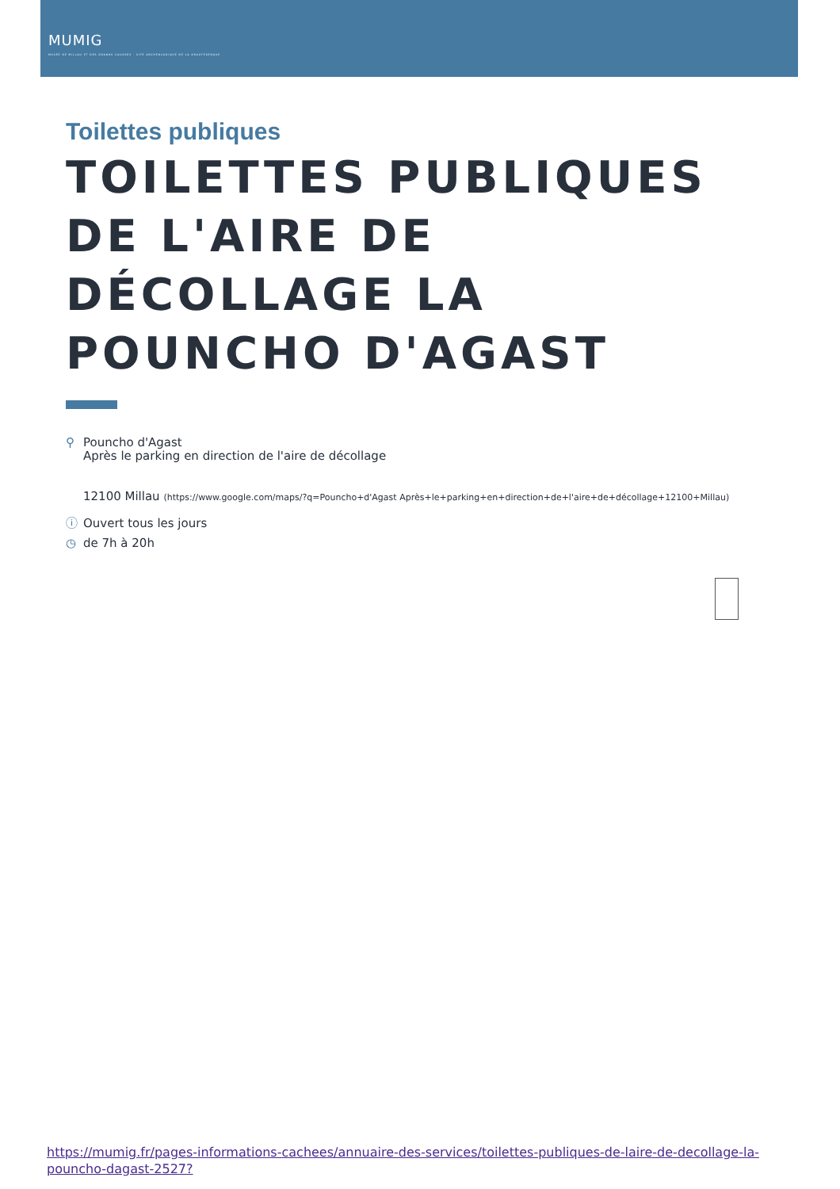MUMIG
MUSÉE DE MILLAU ET DES GRANDS CAUSSES · SITE ARCHÉOLOGIQUE DE LA GRAUFESENQUE
Toilettes publiques
TOILETTES PUBLIQUES DE L'AIRE DE DÉCOLLAGE LA POUNCHO D'AGAST
⚲ Pouncho d'Agast
Après le parking en direction de l'aire de décollage
12100 Millau (https://www.google.com/maps/?q=Pouncho+d'Agast Après+le+parking+en+direction+de+l'aire+de+décollage+12100+Millau)
ⓘ Ouvert tous les jours
◷ de 7h à 20h
https://mumig.fr/pages-informations-cachees/annuaire-des-services/toilettes-publiques-de-laire-de-decollage-la-pouncho-dagast-2527?